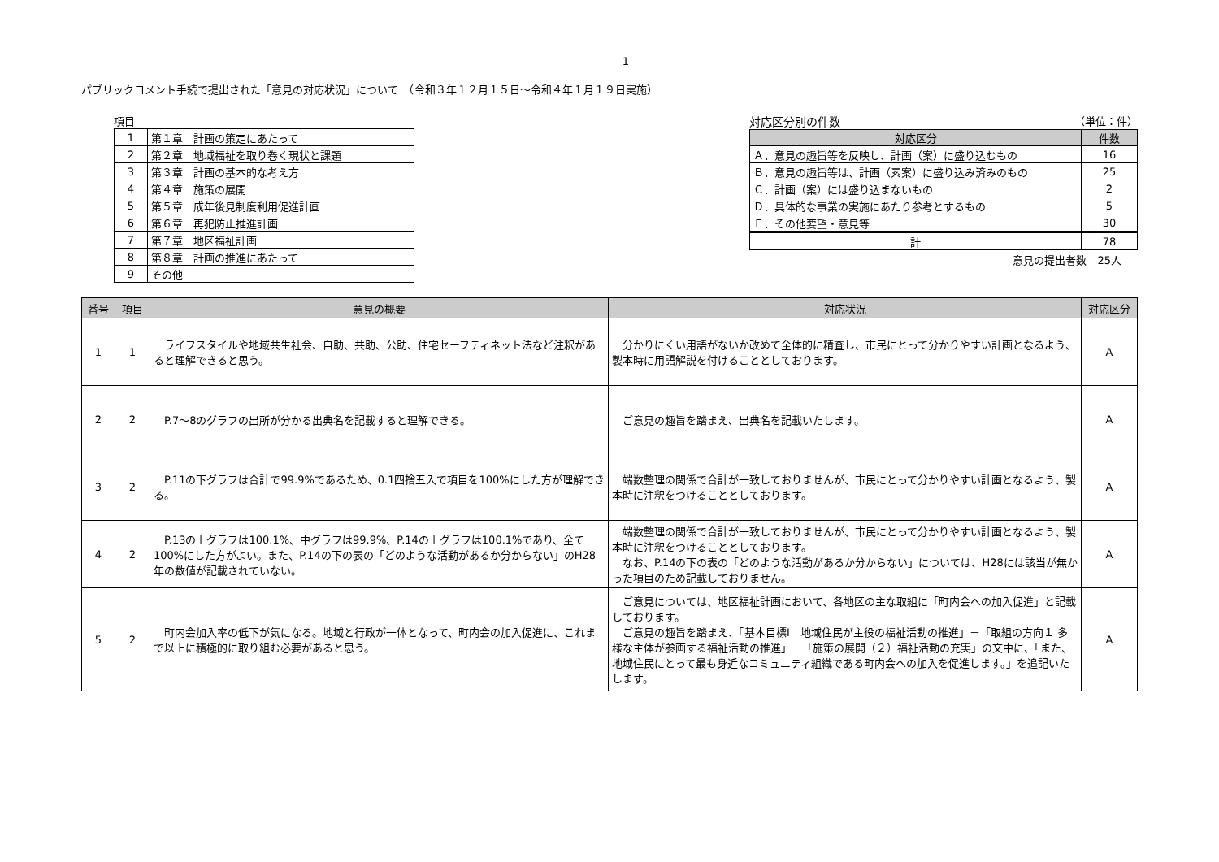1
パブリックコメント手続で提出された「意見の対応状況」について　（令和３年１２月１５日～令和４年１月１９日実施）
項目
| 1 | 第１章 計画の策定にあたって |
| 2 | 第２章 地域福祉を取り巻く現状と課題 |
| 3 | 第３章 計画の基本的な考え方 |
| 4 | 第４章 施策の展開 |
| 5 | 第５章 成年後見制度利用促進計画 |
| 6 | 第６章 再犯防止推進計画 |
| 7 | 第７章 地区福祉計画 |
| 8 | 第８章 計画の推進にあたって |
| 9 | その他 |
対応区分別の件数 （単位：件）
| 対応区分 | 件数 |
| --- | --- |
| Ａ．意見の趣旨等を反映し、計画（案）に盛り込むもの | 16 |
| Ｂ．意見の趣旨等は、計画（素案）に盛り込み済みのもの | 25 |
| Ｃ．計画（案）には盛り込まないもの | 2 |
| Ｄ．具体的な事業の実施にあたり参考とするもの | 5 |
| Ｅ．その他要望・意見等 | 30 |
| 計 | 78 |
意見の提出者数　25人
| 番号 | 項目 | 意見の概要 | 対応状況 | 対応区分 |
| --- | --- | --- | --- | --- |
| 1 | 1 | ライフスタイルや地域共生社会、自助、共助、公助、住宅セーフティネット法など注釈があると理解できると思う。 | 分かりにくい用語がないか改めて全体的に精査し、市民にとって分かりやすい計画となるよう、製本時に用語解説を付けることとしております。 | A |
| 2 | 2 | P.7～8のグラフの出所が分かる出典名を記載すると理解できる。 | ご意見の趣旨を踏まえ、出典名を記載いたします。 | A |
| 3 | 2 | P.11の下グラフは合計で99.9%であるため、0.1四捨五入で項目を100%にした方が理解できる。 | 端数整理の関係で合計が一致しておりませんが、市民にとって分かりやすい計画となるよう、製本時に注釈をつけることとしております。 | A |
| 4 | 2 | P.13の上グラフは100.1%、中グラフは99.9%、P.14の上グラフは100.1%であり、全て100%にした方がよい。また、P.14の下の表の「どのような活動があるか分からない」のH28年の数値が記載されていない。 | 端数整理の関係で合計が一致しておりませんが、市民にとって分かりやすい計画となるよう、製本時に注釈をつけることとしております。 なお、P.14の下の表の「どのような活動があるか分からない」については、H28には該当が無かった項目のため記載しておりません。 | A |
| 5 | 2 | 町内会加入率の低下が気になる。地域と行政が一体となって、町内会の加入促進に、これまで以上に積極的に取り組む必要があると思う。 | ご意見については、地区福祉計画において、各地区の主な取組に「町内会への加入促進」と記載しております。 ご意見の趣旨を踏まえ、「基本目標Ⅰ 地域住民が主役の福祉活動の推進」－「取組の方向１ 多様な主体が参画する福祉活動の推進」－「施策の展開（２）福祉活動の充実」の文中に、「また、地域住民にとって最も身近なコミュニティ組織である町内会への加入を促進します。」を追記いたします。 | A |